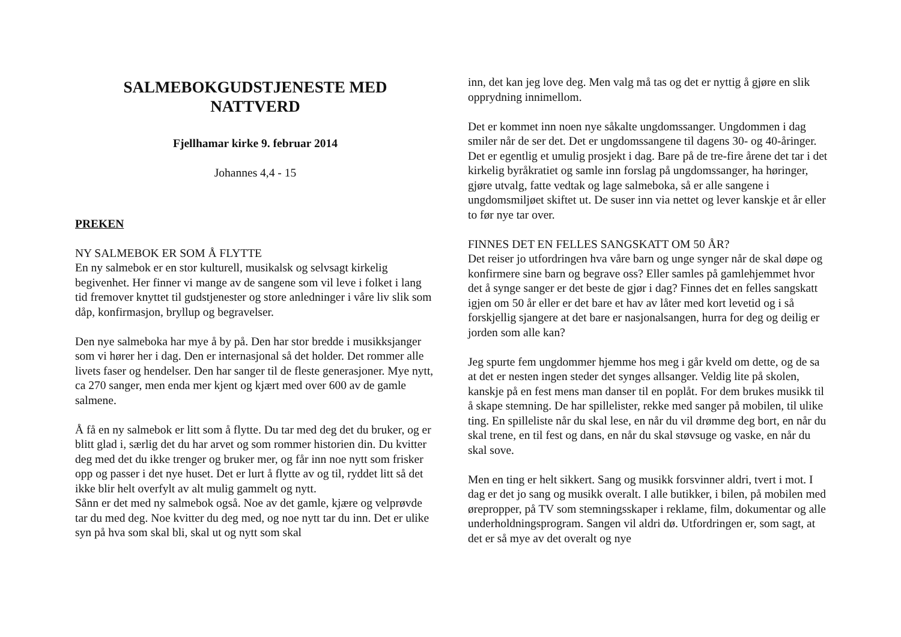SALMEBOKGUDSTJENESTE MED
NATTVERD
Fjellhamar kirke 9. februar 2014
Johannes 4,4 - 15
PREKEN
NY SALMEBOK ER SOM Å FLYTTE
En ny salmebok er en stor kulturell, musikalsk og selvsagt kirkelig begivenhet. Her finner vi mange av de sangene som vil leve i folket i lang tid fremover knyttet til gudstjenester og store anledninger i våre liv slik som dåp, konfirmasjon, bryllup og begravelser.
Den nye salmeboka har mye å by på. Den har stor bredde i musikksjanger som vi hører her i dag. Den er internasjonal så det holder. Det rommer alle livets faser og hendelser. Den har sanger til de fleste generasjoner. Mye nytt, ca 270 sanger, men enda mer kjent og kjært med over 600 av de gamle salmene.
Å få en ny salmebok er litt som å flytte. Du tar med deg det du bruker, og er blitt glad i, særlig det du har arvet og som rommer historien din. Du kvitter deg med det du ikke trenger og bruker mer, og får inn noe nytt som frisker opp og passer i det nye huset. Det er lurt å flytte av og til, ryddet litt så det ikke blir helt overfylt av alt mulig gammelt og nytt.
Sånn er det med ny salmebok også. Noe av det gamle, kjære og velprøvde tar du med deg. Noe kvitter du deg med, og noe nytt tar du inn. Det er ulike syn på hva som skal bli, skal ut og nytt som skal
inn, det kan jeg love deg. Men valg må tas og det er nyttig å gjøre en slik opprydning innimellom.
Det er kommet inn noen nye såkalte ungdomssanger. Ungdommen i dag smiler når de ser det. Det er ungdomssangene til dagens 30- og 40-åringer. Det er egentlig et umulig prosjekt i dag. Bare på de tre-fire årene det tar i det kirkelig byråkratiet og samle inn forslag på ungdomssanger, ha høringer, gjøre utvalg, fatte vedtak og lage salmeboka, så er alle sangene i ungdomsmiljøet skiftet ut. De suser inn via nettet og lever kanskje et år eller to før nye tar over.
FINNES DET EN FELLES SANGSKATT OM 50 ÅR?
Det reiser jo utfordringen hva våre barn og unge synger når de skal døpe og konfirmere sine barn og begrave oss? Eller samles på gamlehjemmet hvor det å synge sanger er det beste de gjør i dag? Finnes det en felles sangskatt igjen om 50 år eller er det bare et hav av låter med kort levetid og i så forskjellig sjangere at det bare er nasjonalsangen, hurra for deg og deilig er jorden som alle kan?
Jeg spurte fem ungdommer hjemme hos meg i går kveld om dette, og de sa at det er nesten ingen steder det synges allsanger. Veldig lite på skolen, kanskje på en fest mens man danser til en poplåt. For dem brukes musikk til å skape stemning. De har spillelister, rekke med sanger på mobilen, til ulike ting. En spilleliste når du skal lese, en når du vil drømme deg bort, en når du skal trene, en til fest og dans, en når du skal støvsuge og vaske, en når du skal sove.
Men en ting er helt sikkert. Sang og musikk forsvinner aldri, tvert i mot. I dag er det jo sang og musikk overalt. I alle butikker, i bilen, på mobilen med ørepropper, på TV som stemningsskaper i reklame, film, dokumentar og alle underholdningsprogram. Sangen vil aldri dø. Utfordringen er, som sagt, at det er så mye av det overalt og nye